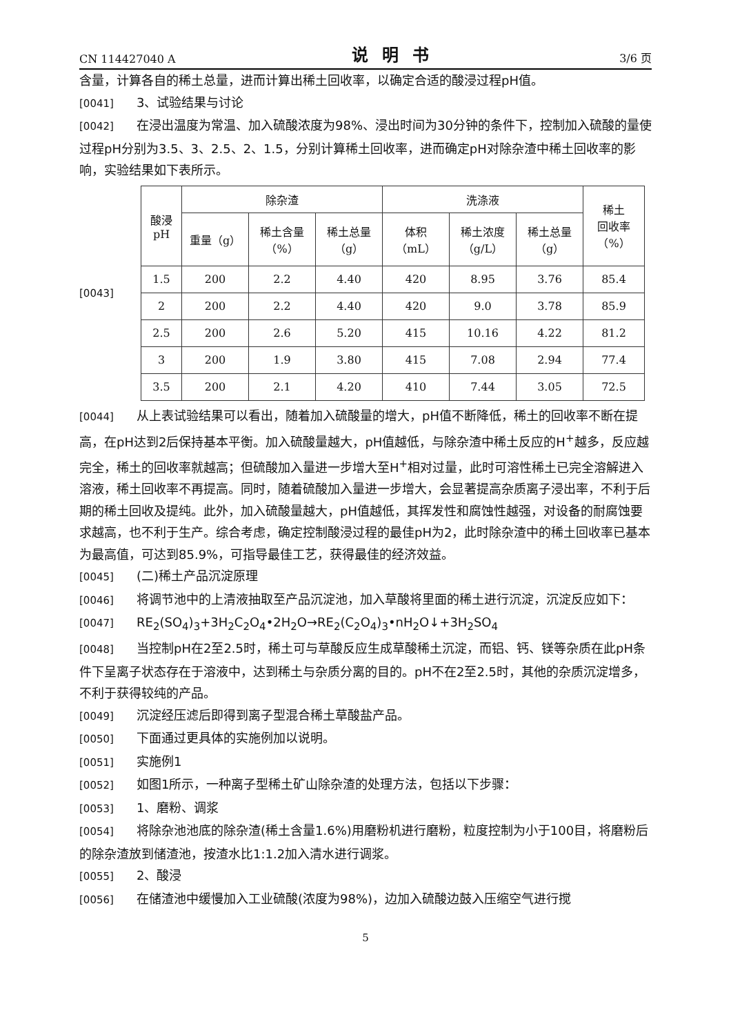CN 114427040 A 说明书 3/6 页
含量，计算各自的稀土总量，进而计算出稀土回收率，以确定合适的酸浸过程pH值。
[0041] 3、试验结果与讨论
[0042] 在浸出温度为常温、加入硫酸浓度为98%、浸出时间为30分钟的条件下，控制加入硫酸的量使过程pH分别为3.5、3、2.5、2、1.5，分别计算稀土回收率，进而确定pH对除杂渣中稀土回收率的影响，实验结果如下表所示。
[0043]
| 酸浸 pH | 除杂渣 | | | 洗涤液 | | | 稀土 回收率 （%） |
| --- | --- | --- | --- | --- | --- | --- | --- |
| | 重量（g） | 稀土含量 （%） | 稀土总量 （g） | 体积 （mL） | 稀土浓度 （g/L） | 稀土总量 （g） | |
| 1.5 | 200 | 2.2 | 4.40 | 420 | 8.95 | 3.76 | 85.4 |
| 2 | 200 | 2.2 | 4.40 | 420 | 9.0 | 3.78 | 85.9 |
| 2.5 | 200 | 2.6 | 5.20 | 415 | 10.16 | 4.22 | 81.2 |
| 3 | 200 | 1.9 | 3.80 | 415 | 7.08 | 2.94 | 77.4 |
| 3.5 | 200 | 2.1 | 4.20 | 410 | 7.44 | 3.05 | 72.5 |
[0044] 从上表试验结果可以看出，随着加入硫酸量的增大，pH值不断降低，稀土的回收率不断在提高，在pH达到2后保持基本平衡。加入硫酸量越大，pH值越低，与除杂渣中稀土反应的H<sup>+</sup>越多，反应越完全，稀土的回收率就越高；但硫酸加入量进一步增大至H<sup>+</sup>相对过量，此时可溶性稀土已完全溶解进入溶液，稀土回收率不再提高。同时，随着硫酸加入量进一步增大，会显著提高杂质离子浸出率，不利于后期的稀土回收及提纯。此外，加入硫酸量越大，pH值越低，其挥发性和腐蚀性越强，对设备的耐腐蚀要求越高，也不利于生产。综合考虑，确定控制酸浸过程的最佳pH为2，此时除杂渣中的稀土回收率已基本为最高值，可达到85.9%，可指导最佳工艺，获得最佳的经济效益。
[0045] (二)稀土产品沉淀原理
[0046] 将调节池中的上清液抽取至产品沉淀池，加入草酸将里面的稀土进行沉淀，沉淀反应如下：
[0047] RE<sub>2</sub>(SO<sub>4</sub>)<sub>3</sub>+3H<sub>2</sub>C<sub>2</sub>O<sub>4</sub>•2H<sub>2</sub>O→RE<sub>2</sub>(C<sub>2</sub>O<sub>4</sub>)<sub>3</sub>•nH<sub>2</sub>O↓+3H<sub>2</sub>SO<sub>4</sub>
[0048] 当控制pH在2至2.5时，稀土可与草酸反应生成草酸稀土沉淀，而铝、钙、镁等杂质在此pH条件下呈离子状态存在于溶液中，达到稀土与杂质分离的目的。pH不在2至2.5时，其他的杂质沉淀增多，不利于获得较纯的产品。
[0049] 沉淀经压滤后即得到离子型混合稀土草酸盐产品。
[0050] 下面通过更具体的实施例加以说明。
[0051] 实施例1
[0052] 如图1所示，一种离子型稀土矿山除杂渣的处理方法，包括以下步骤：
[0053] 1、磨粉、调浆
[0054] 将除杂池池底的除杂渣(稀土含量1.6%)用磨粉机进行磨粉，粒度控制为小于100目，将磨粉后的除杂渣放到储渣池，按渣水比1:1.2加入清水进行调浆。
[0055] 2、酸浸
[0056] 在储渣池中缓慢加入工业硫酸(浓度为98%)，边加入硫酸边鼓入压缩空气进行搅
5